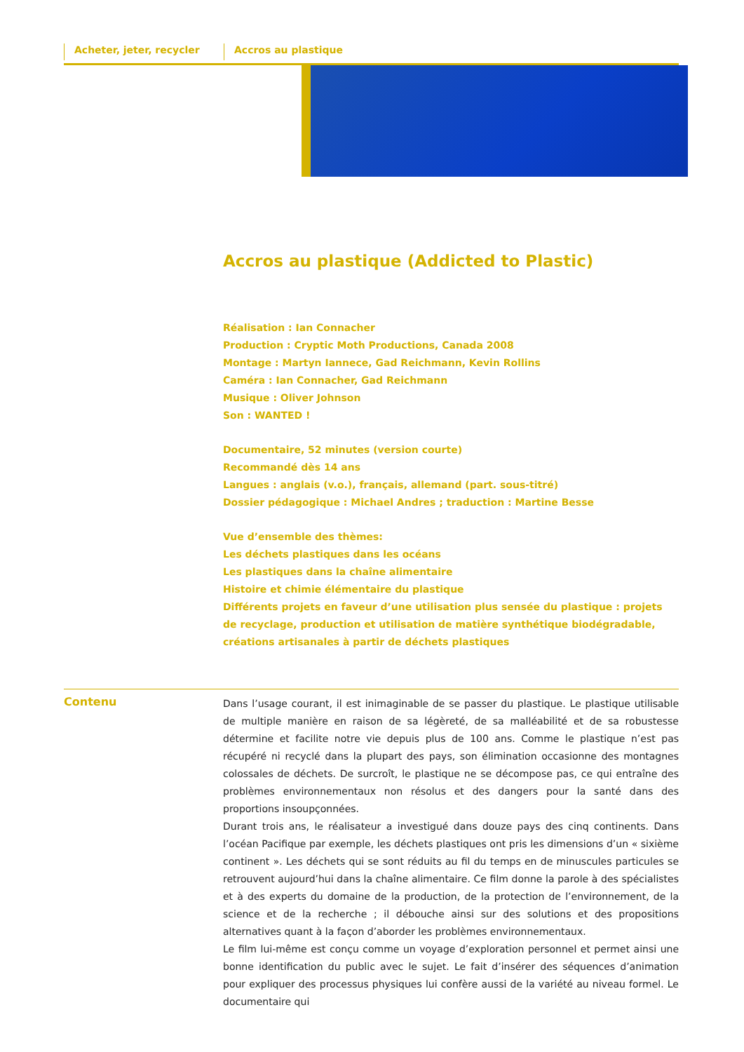Acheter, jeter, recycler Accros au plastique
Accros au plastique (Addicted to Plastic)
Réalisation : Ian Connacher
Production : Cryptic Moth Productions, Canada 2008
Montage : Martyn Iannece, Gad Reichmann, Kevin Rollins
Caméra : Ian Connacher, Gad Reichmann
Musique : Oliver Johnson
Son : WANTED !
Documentaire, 52 minutes (version courte)
Recommandé dès 14 ans
Langues : anglais (v.o.), français, allemand (part. sous-titré)
Dossier pédagogique : Michael Andres ; traduction : Martine Besse
Vue d’ensemble des thèmes:
Les déchets plastiques dans les océans
Les plastiques dans la chaîne alimentaire
Histoire et chimie élémentaire du plastique
Différents projets en faveur d’une utilisation plus sensée du plastique : projets de recyclage, production et utilisation de matière synthétique biodégradable, créations artisanales à partir de déchets plastiques
Contenu
Dans l’usage courant, il est inimaginable de se passer du plastique. Le plastique utilisable de multiple manière en raison de sa légèreté, de sa malléabilité et de sa robustesse détermine et facilite notre vie depuis plus de 100 ans. Comme le plastique n’est pas récupéré ni recyclé dans la plupart des pays, son élimination occasionne des montagnes colossales de déchets. De surcroît, le plastique ne se décompose pas, ce qui entraîne des problèmes environnementaux non résolus et des dangers pour la santé dans des proportions insoupçonnées.
Durant trois ans, le réalisateur a investigué dans douze pays des cinq continents. Dans l’océan Pacifique par exemple, les déchets plastiques ont pris les dimensions d’un « sixième continent ». Les déchets qui se sont réduits au fil du temps en de minuscules particules se retrouvent aujourd’hui dans la chaîne alimentaire. Ce film donne la parole à des spécialistes et à des experts du domaine de la production, de la protection de l’environnement, de la science et de la recherche ; il débouche ainsi sur des solutions et des propositions alternatives quant à la façon d’aborder les problèmes environnementaux.
Le film lui-même est conçu comme un voyage d’exploration personnel et permet ainsi une bonne identification du public avec le sujet. Le fait d’insérer des séquences d’animation pour expliquer des processus physiques lui confère aussi de la variété au niveau formel. Le documentaire qui